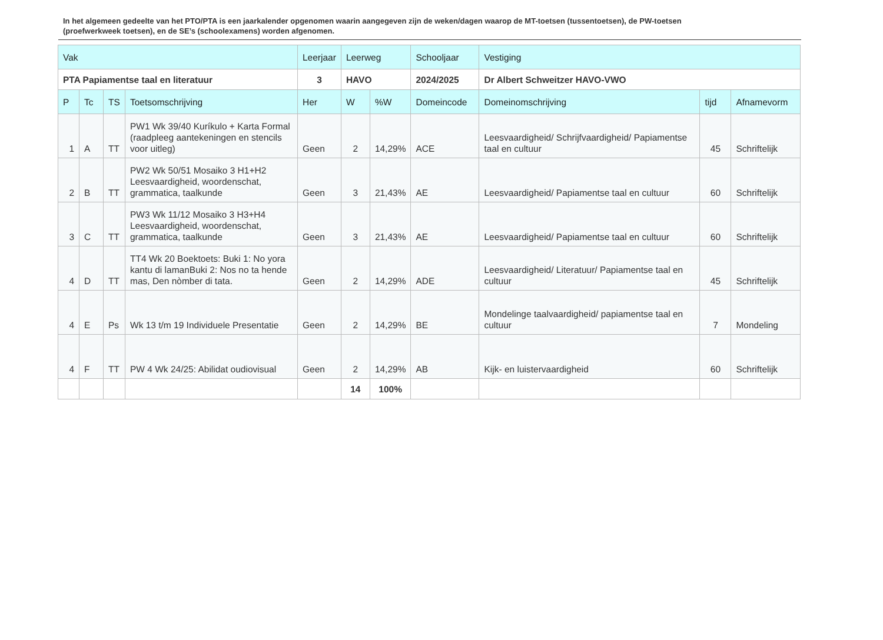In het algemeen gedeelte van het PTO/PTA is een jaarkalender opgenomen waarin aangegeven zijn de weken/dagen waarop de MT-toetsen (tussentoetsen), de PW-toetsen (proefwerkweek toetsen), en de SE’s (schoolexamens) worden afgenomen.
| Vak | | | | Leerjaar | Leerweg | | Schooljaar | Vestiging | | |
| --- | --- | --- | --- | --- | --- | --- | --- | --- | --- | --- |
| PTA Papiamentse taal en literatuur | | | | 3 | HAVO | | 2024/2025 | Dr Albert Schweitzer HAVO-VWO | | |
| P | Tc | TS | Toetsomschrijving | Her | W | %W | Domeincode | Domeinomschrijving | tijd | Afnamevorm |
| 1 | A | TT | PW1 Wk 39/40 Kuríkulo + Karta Formal (raadpleeg aantekeningen en stencils voor uitleg) | Geen | 2 | 14,29% | ACE | Leesvaardigheid/ Schrijfvaardigheid/ Papiamentse taal en cultuur | 45 | Schriftelijk |
| 2 | B | TT | PW2 Wk 50/51 Mosaiko 3 H1+H2 Leesvaardigheid, woordenschat, grammatica, taalkunde | Geen | 3 | 21,43% | AE | Leesvaardigheid/ Papiamentse taal en cultuur | 60 | Schriftelijk |
| 3 | C | TT | PW3 Wk 11/12 Mosaiko 3 H3+H4 Leesvaardigheid, woordenschat, grammatica, taalkunde | Geen | 3 | 21,43% | AE | Leesvaardigheid/ Papiamentse taal en cultuur | 60 | Schriftelijk |
| 4 | D | TT | TT4 Wk 20 Boektoets: Buki 1: No yora kantu di lamanBuki 2: Nos no ta hende mas, Den nòmber di tata. | Geen | 2 | 14,29% | ADE | Leesvaardigheid/ Literatuur/ Papiamentse taal en cultuur | 45 | Schriftelijk |
| 4 | E | Ps | Wk 13 t/m 19 Individuele Presentatie | Geen | 2 | 14,29% | BE | Mondelinge taalvaardigheid/ papiamentse taal en cultuur | 7 | Mondeling |
| 4 | F | TT | PW 4 Wk 24/25: Abilidat oudiovisual | Geen | 2 | 14,29% | AB | Kijk- en luistervaardigheid | 60 | Schriftelijk |
| | | | | | 14 | 100% | | | | |